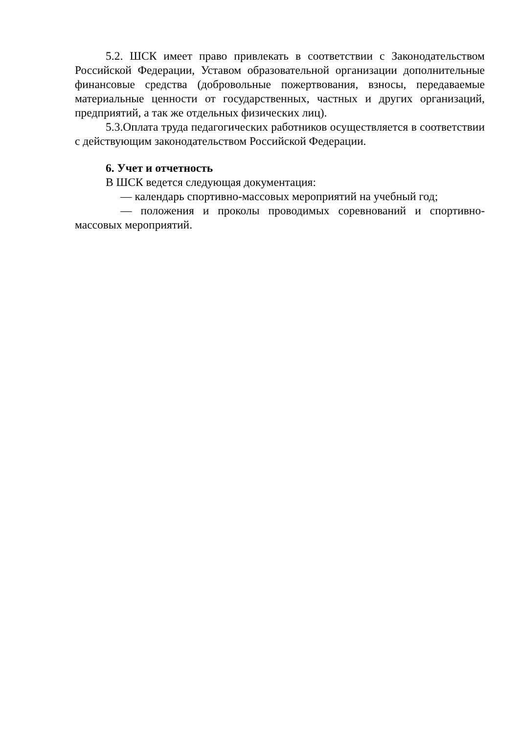5.2. ШСК имеет право привлекать в соответствии с Законодательством Российской Федерации, Уставом образовательной организации дополнительные финансовые средства (добровольные пожертвования, взносы, передаваемые материальные ценности от государственных, частных и других организаций, предприятий, а так же отдельных физических лиц).
5.3.Оплата труда педагогических работников осуществляется в соответствии с действующим законодательством Российской Федерации.
6. Учет и отчетность
В ШСК ведется следующая документация:
— календарь спортивно-массовых мероприятий на учебный год;
— положения и проколы проводимых соревнований и спортивно-массовых мероприятий.